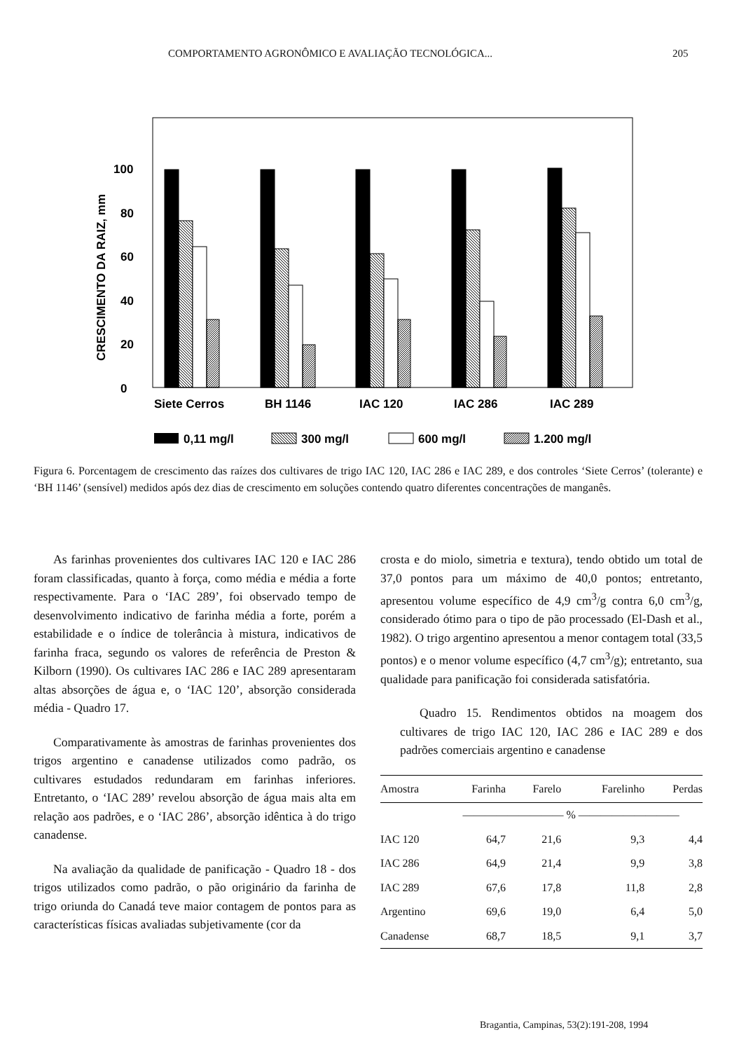COMPORTAMENTO AGRONÔMICO E AVALIAÇÃO TECNOLÓGICA... 205
CRESCIMENTO DA RAIZ, mm
0
20
40
60
80
100
Siete Cerros
BH 1146
IAC 120
IAC 286
IAC 289
0,11 mg/l
300 mg/l
600 mg/l
1.200 mg/l
Figura 6. Porcentagem de crescimento das raízes dos cultivares de trigo IAC 120, IAC 286 e IAC 289, e dos controles ‘Siete Cerros’ (tolerante) e ‘BH 1146’ (sensível) medidos após dez dias de crescimento em soluções contendo quatro diferentes concentrações de manganês.
As farinhas provenientes dos cultivares IAC 120 e IAC 286 foram classificadas, quanto à força, como média e média a forte respectivamente. Para o ‘IAC 289’, foi observado tempo de desenvolvimento indicativo de farinha média a forte, porém a estabilidade e o índice de tolerância à mistura, indicativos de farinha fraca, segundo os valores de referência de Preston & Kilborn (1990). Os cultivares IAC 286 e IAC 289 apresentaram altas absorções de água e, o ‘IAC 120’, absorção considerada média - Quadro 17.
Comparativamente às amostras de farinhas provenientes dos trigos argentino e canadense utilizados como padrão, os cultivares estudados redundaram em farinhas inferiores. Entretanto, o ‘IAC 289’ revelou absorção de água mais alta em relação aos padrões, e o ‘IAC 286’, absorção idêntica à do trigo canadense.
Na avaliação da qualidade de panificação - Quadro 18 - dos trigos utilizados como padrão, o pão originário da farinha de trigo oriunda do Canadá teve maior contagem de pontos para as características físicas avaliadas subjetivamente (cor da
crosta e do miolo, simetria e textura), tendo obtido um total de 37,0 pontos para um máximo de 40,0 pontos; entretanto, apresentou volume específico de 4,9 cm<sup>3</sup>/g contra 6,0 cm<sup>3</sup>/g, considerado ótimo para o tipo de pão processado (El-Dash et al., 1982). O trigo argentino apresentou a menor contagem total (33,5 pontos) e o menor volume específico (4,7 cm<sup>3</sup>/g); entretanto, sua qualidade para panificação foi considerada satisfatória.
Quadro 15. Rendimentos obtidos na moagem dos cultivares de trigo IAC 120, IAC 286 e IAC 289 e dos padrões comerciais argentino e canadense
| Amostra | Farinha | Farelo | Farelinho | Perdas |
| --- | --- | --- | --- | --- |
| | ————————— % ————————— | | | |
| IAC 120 | 64,7 | 21,6 | 9,3 | 4,4 |
| IAC 286 | 64,9 | 21,4 | 9,9 | 3,8 |
| IAC 289 | 67,6 | 17,8 | 11,8 | 2,8 |
| Argentino | 69,6 | 19,0 | 6,4 | 5,0 |
| Canadense | 68,7 | 18,5 | 9,1 | 3,7 |
Bragantia, Campinas, 53(2):191-208, 1994